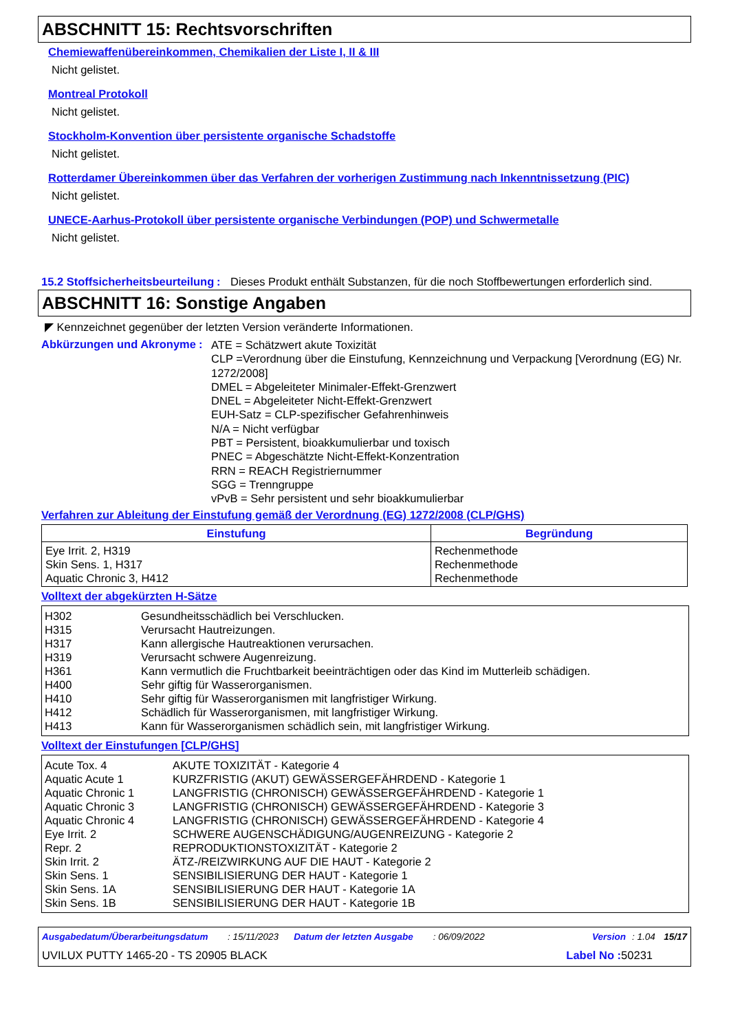ABSCHNITT 15: Rechtsvorschriften
Chemiewaffenübereinkommen, Chemikalien der Liste I, II & III
Nicht gelistet.
Montreal Protokoll
Nicht gelistet.
Stockholm-Konvention über persistente organische Schadstoffe
Nicht gelistet.
Rotterdamer Übereinkommen über das Verfahren der vorherigen Zustimmung nach Inkenntnissetzung (PIC)
Nicht gelistet.
UNECE-Aarhus-Protokoll über persistente organische Verbindungen (POP) und Schwermetalle
Nicht gelistet.
15.2 Stoffsicherheitsbeurteilung
: Dieses Produkt enthält Substanzen, für die noch Stoffbewertungen erforderlich sind.
ABSCHNITT 16: Sonstige Angaben
◤ Kennzeichnet gegenüber der letzten Version veränderte Informationen.
Abkürzungen und Akronyme :
ATE = Schätzwert akute Toxizität
CLP =Verordnung über die Einstufung, Kennzeichnung und Verpackung [Verordnung (EG) Nr. 1272/2008]
DMEL = Abgeleiteter Minimaler-Effekt-Grenzwert
DNEL = Abgeleiteter Nicht-Effekt-Grenzwert
EUH-Satz = CLP-spezifischer Gefahrenhinweis
N/A = Nicht verfügbar
PBT = Persistent, bioakkumulierbar und toxisch
PNEC = Abgeschätzte Nicht-Effekt-Konzentration
RRN = REACH Registriernummer
SGG = Trenngruppe
vPvB = Sehr persistent und sehr bioakkumulierbar
Verfahren zur Ableitung der Einstufung gemäß der Verordnung (EG) 1272/2008 (CLP/GHS)
| Einstufung | Begründung |
| --- | --- |
| Eye Irrit. 2, H319 Skin Sens. 1, H317 Aquatic Chronic 3, H412 | Rechenmethode Rechenmethode Rechenmethode |
Volltext der abgekürzten H-Sätze
| H302 | Gesundheitsschädlich bei Verschlucken. |
| H315 | Verursacht Hautreizungen. |
| H317 | Kann allergische Hautreaktionen verursachen. |
| H319 | Verursacht schwere Augenreizung. |
| H361 | Kann vermutlich die Fruchtbarkeit beeinträchtigen oder das Kind im Mutterleib schädigen. |
| H400 | Sehr giftig für Wasserorganismen. |
| H410 | Sehr giftig für Wasserorganismen mit langfristiger Wirkung. |
| H412 | Schädlich für Wasserorganismen, mit langfristiger Wirkung. |
| H413 | Kann für Wasserorganismen schädlich sein, mit langfristiger Wirkung. |
Volltext der Einstufungen [CLP/GHS]
| Acute Tox. 4 | AKUTE TOXIZITÄT - Kategorie 4 |
| Aquatic Acute 1 | KURZFRISTIG (AKUT) GEWÄSSERGEFÄHRDEND - Kategorie 1 |
| Aquatic Chronic 1 | LANGFRISTIG (CHRONISCH) GEWÄSSERGEFÄHRDEND - Kategorie 1 |
| Aquatic Chronic 3 | LANGFRISTIG (CHRONISCH) GEWÄSSERGEFÄHRDEND - Kategorie 3 |
| Aquatic Chronic 4 | LANGFRISTIG (CHRONISCH) GEWÄSSERGEFÄHRDEND - Kategorie 4 |
| Eye Irrit. 2 | SCHWERE AUGENSCHÄDIGUNG/AUGENREIZUNG - Kategorie 2 |
| Repr. 2 | REPRODUKTIONSTOXIZITÄT - Kategorie 2 |
| Skin Irrit. 2 | ÄTZ-/REIZWIRKUNG AUF DIE HAUT - Kategorie 2 |
| Skin Sens. 1 | SENSIBILISIERUNG DER HAUT - Kategorie 1 |
| Skin Sens. 1A | SENSIBILISIERUNG DER HAUT - Kategorie 1A |
| Skin Sens. 1B | SENSIBILISIERUNG DER HAUT - Kategorie 1B |
Ausgabedatum/Überarbeitungsdatum: 15/11/2023 Datum der letzten Ausgabe: 06/09/2022 Version: 1.04 15/17
UVILUX PUTTY 1465-20 - TS 20905 BLACK Label No : 50231